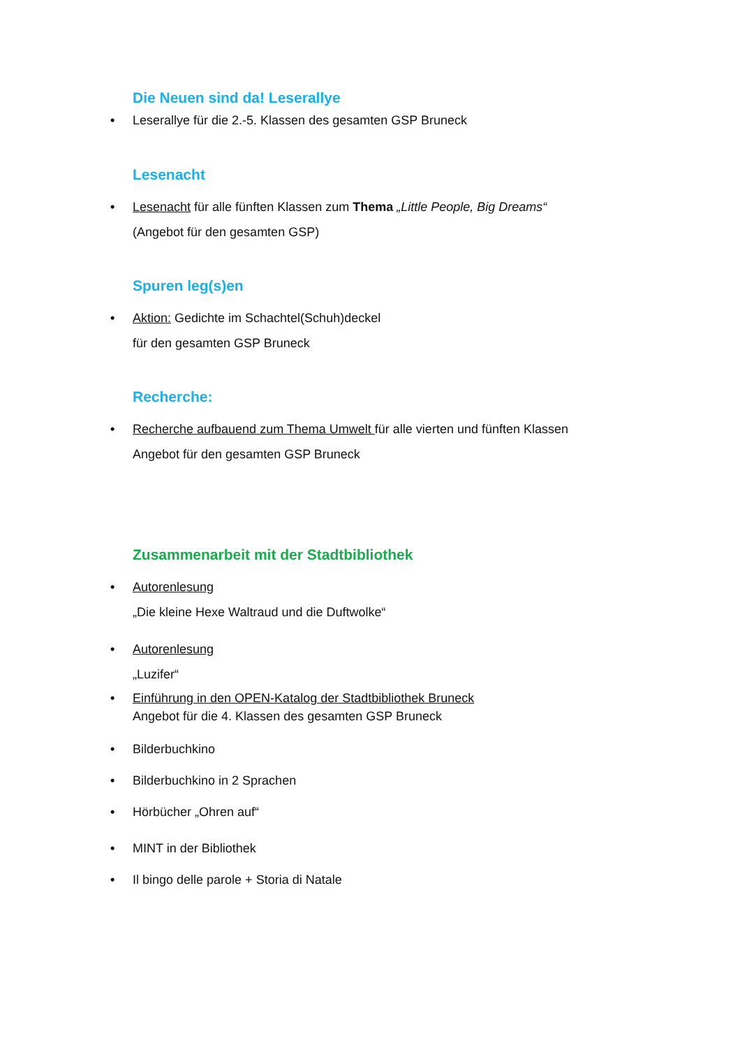Die Neuen sind da! Leserallye
• Leserallye für die 2.-5. Klassen des gesamten GSP Bruneck
Lesenacht
• Lesenacht für alle fünften Klassen zum Thema „Little People, Big Dreams“
(Angebot für den gesamten GSP)
Spuren leg(s)en
• Aktion: Gedichte im Schachtel(Schuh)deckel
für den gesamten GSP Bruneck
Recherche:
• Recherche aufbauend zum Thema Umwelt für alle vierten und fünften Klassen
Angebot für den gesamten GSP Bruneck
Zusammenarbeit mit der Stadtbibliothek
• Autorenlesung
„Die kleine Hexe Waltraud und die Duftwolke“
• Autorenlesung
„Luzifer“
• Einführung in den OPEN-Katalog der Stadtbibliothek Bruneck
Angebot für die 4. Klassen des gesamten GSP Bruneck
• Bilderbuchkino
• Bilderbuchkino in 2 Sprachen
• Hörbücher „Ohren auf“
• MINT in der Bibliothek
• Il bingo delle parole + Storia di Natale